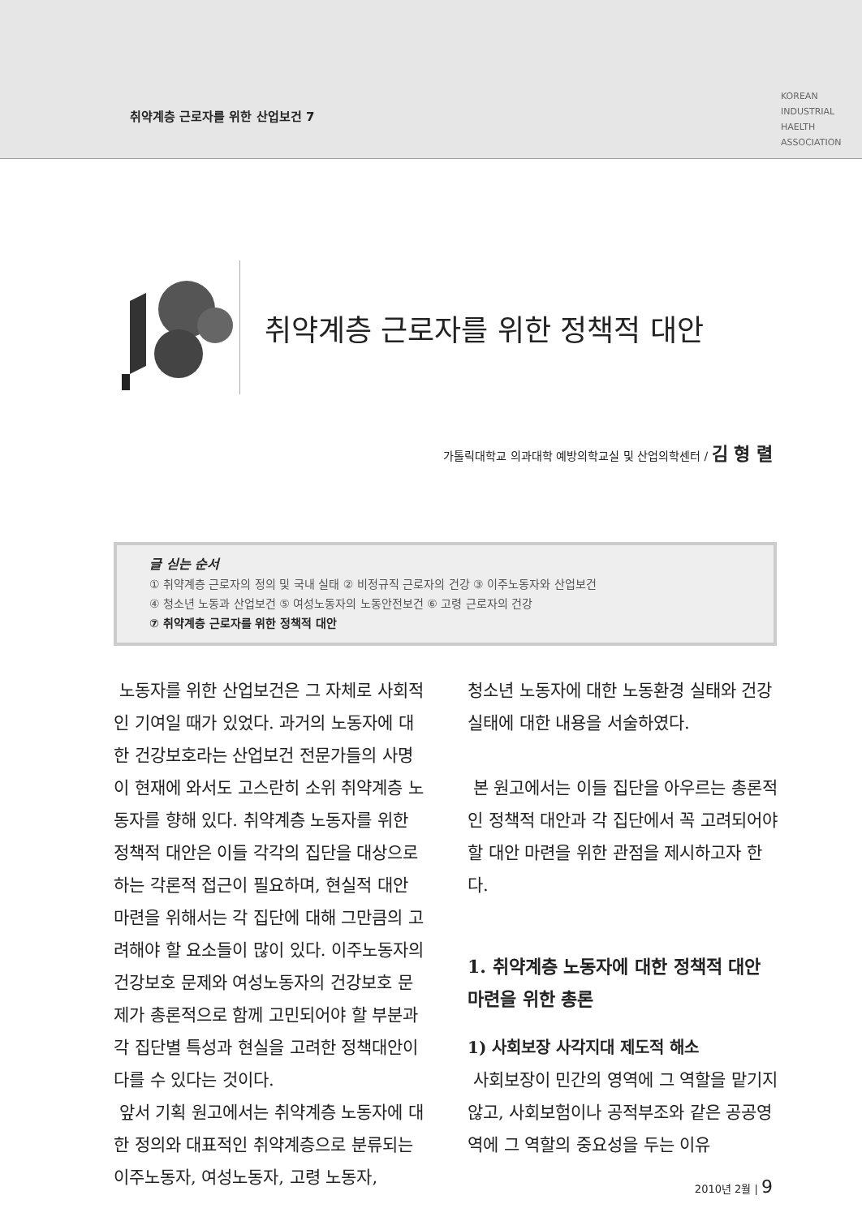취약계층 근로자를 위한 산업보건 7
KOREAN
INDUSTRIAL
HAELTH
ASSOCIATION
취약계층 근로자를 위한 정책적 대안
가톨릭대학교 의과대학 예방의학교실 및 산업의학센터 / 김 형 렬
글 싣는 순서
① 취약계층 근로자의 정의 및 국내 실태 ② 비정규직 근로자의 건강 ③ 이주노동자와 산업보건
④ 청소년 노동과 산업보건 ⑤ 여성노동자의 노동안전보건 ⑥ 고령 근로자의 건강
⑦ 취약계층 근로자를 위한 정책적 대안
노동자를 위한 산업보건은 그 자체로 사회적인 기여일 때가 있었다. 과거의 노동자에 대한 건강보호라는 산업보건 전문가들의 사명이 현재에 와서도 고스란히 소위 취약계층 노동자를 향해 있다. 취약계층 노동자를 위한 정책적 대안은 이들 각각의 집단을 대상으로 하는 각론적 접근이 필요하며, 현실적 대안 마련을 위해서는 각 집단에 대해 그만큼의 고려해야 할 요소들이 많이 있다. 이주노동자의 건강보호 문제와 여성노동자의 건강보호 문제가 총론적으로 함께 고민되어야 할 부분과 각 집단별 특성과 현실을 고려한 정책대안이 다를 수 있다는 것이다.
앞서 기획 원고에서는 취약계층 노동자에 대한 정의와 대표적인 취약계층으로 분류되는 이주노동자, 여성노동자, 고령 노동자,
청소년 노동자에 대한 노동환경 실태와 건강실태에 대한 내용을 서술하였다.
본 원고에서는 이들 집단을 아우르는 총론적인 정책적 대안과 각 집단에서 꼭 고려되어야 할 대안 마련을 위한 관점을 제시하고자 한다.
1. 취약계층 노동자에 대한 정책적 대안 마련을 위한 총론
1) 사회보장 사각지대 제도적 해소
사회보장이 민간의 영역에 그 역할을 맡기지 않고, 사회보험이나 공적부조와 같은 공공영역에 그 역할의 중요성을 두는 이유
2010년 2월 | 9